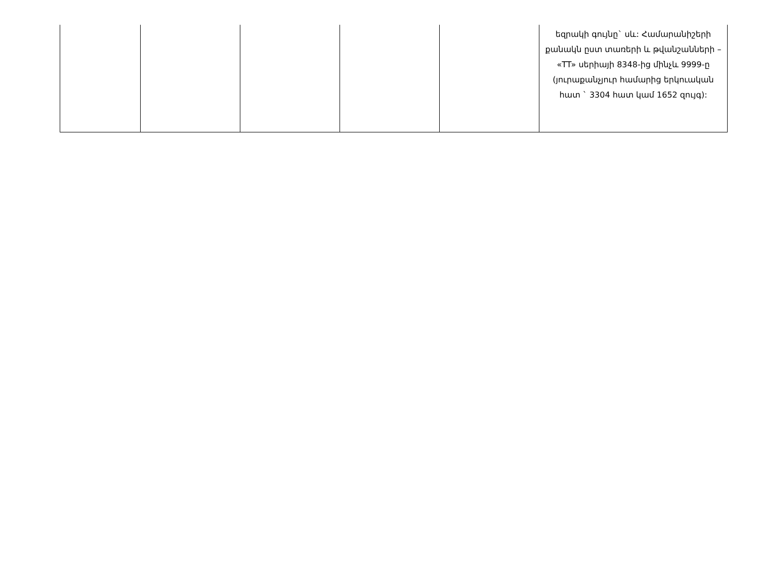| | | | | | եզրակի գույնը` սև: Համարանիշերի քանակն ըստ տառերի և թվանշանների – «TT» սերիայի 8348-ից մինչև 9999-ը (յուրաքանչյուր համարից երկուական հատ ` 3304 հատ կամ 1652 զույգ): |